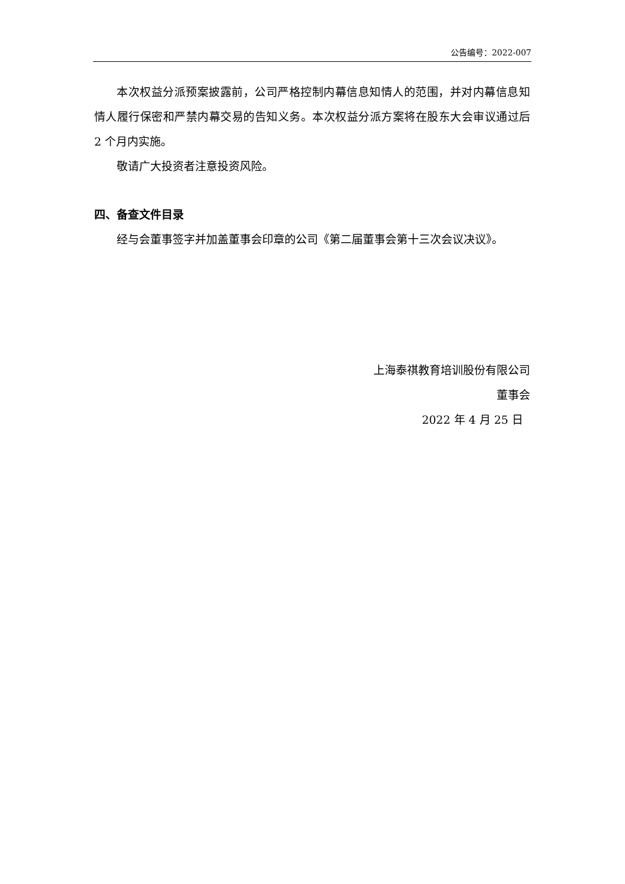公告编号：2022-007
本次权益分派预案披露前，公司严格控制内幕信息知情人的范围，并对内幕信息知情人履行保密和严禁内幕交易的告知义务。本次权益分派方案将在股东大会审议通过后 2 个月内实施。
敬请广大投资者注意投资风险。
四、备查文件目录
经与会董事签字并加盖董事会印章的公司《第二届董事会第十三次会议决议》。
上海泰祺教育培训股份有限公司
董事会
2022 年 4 月 25 日